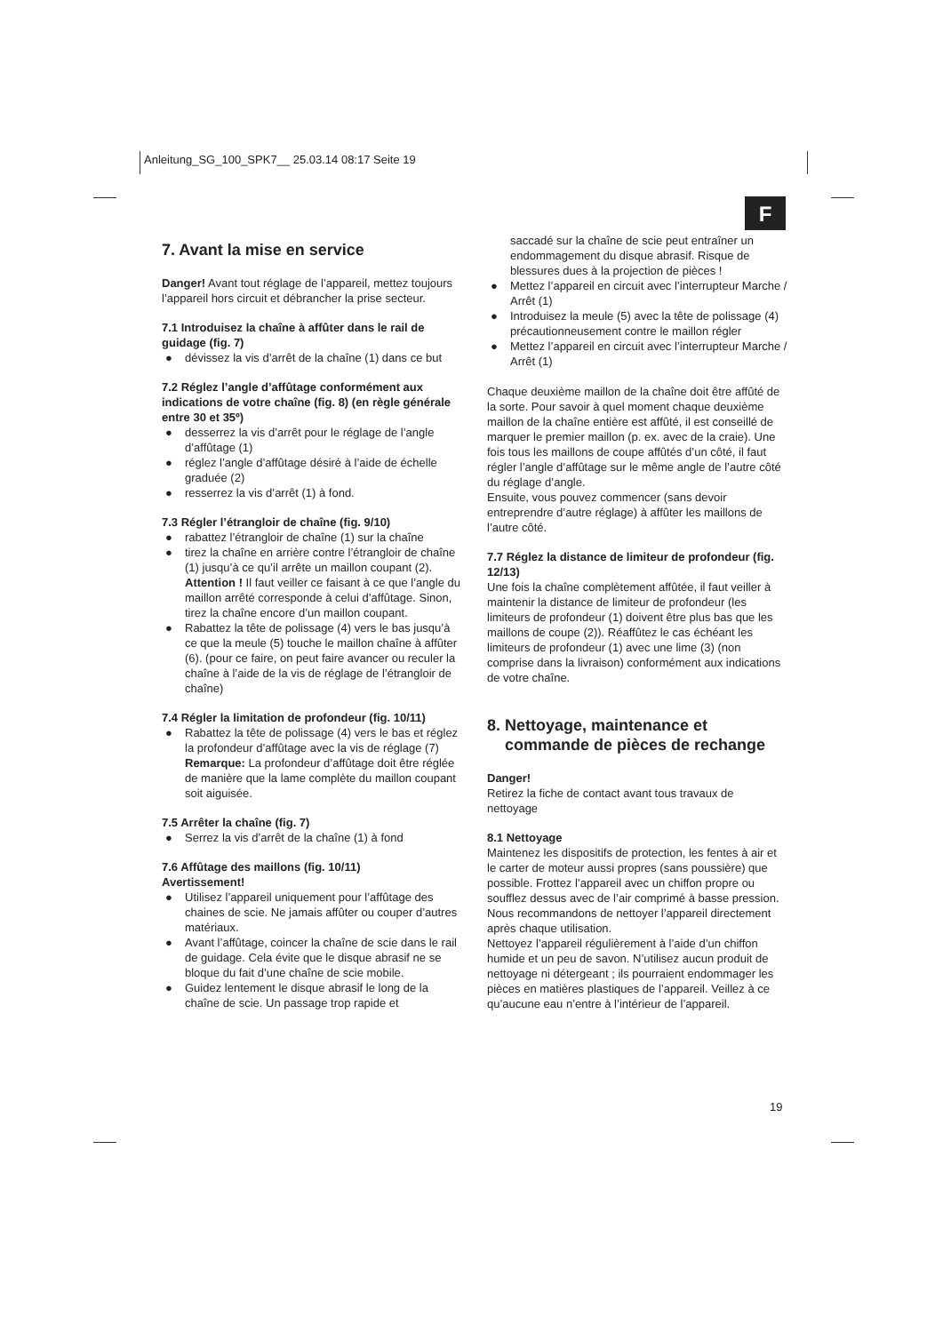Anleitung_SG_100_SPK7__ 25.03.14 08:17 Seite 19
F
7. Avant la mise en service
Danger! Avant tout réglage de l’appareil, mettez toujours l’appareil hors circuit et débrancher la prise secteur.
7.1 Introduisez la chaîne à affûter dans le rail de guidage (fig. 7)
● dévissez la vis d’arrêt de la chaîne (1) dans ce but
7.2 Réglez l’angle d’affûtage conformément aux indications de votre chaîne (fig. 8) (en règle générale entre 30 et 35º)
● desserrez la vis d’arrêt pour le réglage de l’angle d’affûtage (1)
● réglez l’angle d’affûtage désiré à l’aide de échelle graduée (2)
● resserrez la vis d’arrêt (1) à fond.
7.3 Régler l’étrangloir de chaîne (fig. 9/10)
● rabattez l’étrangloir de chaîne (1) sur la chaîne
● tirez la chaîne en arrière contre l’étrangloir de chaîne (1) jusqu’à ce qu’il arrête un maillon coupant (2).
Attention ! Il faut veiller ce faisant à ce que l’angle du maillon arrêté corresponde à celui d’affûtage. Sinon, tirez la chaîne encore d’un maillon coupant.
● Rabattez la tête de polissage (4) vers le bas jusqu’à ce que la meule (5) touche le maillon chaîne à affûter (6). (pour ce faire, on peut faire avancer ou reculer la chaîne à l’aide de la vis de réglage de l’étrangloir de chaîne)
7.4 Régler la limitation de profondeur (fig. 10/11)
● Rabattez la tête de polissage (4) vers le bas et réglez la profondeur d’affûtage avec la vis de réglage (7)
Remarque: La profondeur d’affûtage doit être réglée de manière que la lame complète du maillon coupant soit aiguisée.
7.5 Arrêter la chaîne (fig. 7)
● Serrez la vis d’arrêt de la chaîne (1) à fond
7.6 Affûtage des maillons (fig. 10/11)
Avertissement!
● Utilisez l’appareil uniquement pour l’affûtage des chaines de scie. Ne jamais affûter ou couper d’autres matériaux.
● Avant l’affûtage, coincer la chaîne de scie dans le rail de guidage. Cela évite que le disque abrasif ne se bloque du fait d’une chaîne de scie mobile.
● Guidez lentement le disque abrasif le long de la chaîne de scie. Un passage trop rapide et
saccadé sur la chaîne de scie peut entraîner un endommagement du disque abrasif. Risque de blessures dues à la projection de pièces !
● Mettez l’appareil en circuit avec l’interrupteur Marche / Arrêt (1)
● Introduisez la meule (5) avec la tête de polissage (4) précautionneusement contre le maillon régler
● Mettez l’appareil en circuit avec l’interrupteur Marche / Arrêt (1)
Chaque deuxième maillon de la chaîne doit être affûté de la sorte. Pour savoir à quel moment chaque deuxième maillon de la chaîne entière est affûté, il est conseillé de marquer le premier maillon (p. ex. avec de la craie). Une fois tous les maillons de coupe affûtés d’un côté, il faut régler l’angle d’affûtage sur le même angle de l’autre côté du réglage d’angle.
Ensuite, vous pouvez commencer (sans devoir entreprendre d’autre réglage) à affûter les maillons de l’autre côté.
7.7 Réglez la distance de limiteur de profondeur (fig. 12/13)
Une fois la chaîne complètement affûtée, il faut veiller à maintenir la distance de limiteur de profondeur (les limiteurs de profondeur (1) doivent être plus bas que les maillons de coupe (2)). Réaffûtez le cas échéant les limiteurs de profondeur (1) avec une lime (3) (non comprise dans la livraison) conformément aux indications de votre chaîne.
8. Nettoyage, maintenance et
commande de pièces de rechange
Danger!
Retirez la fiche de contact avant tous travaux de nettoyage
8.1 Nettoyage
Maintenez les dispositifs de protection, les fentes à air et le carter de moteur aussi propres (sans poussière) que possible. Frottez l’appareil avec un chiffon propre ou soufflez dessus avec de l’air comprimé à basse pression.
Nous recommandons de nettoyer l’appareil directement après chaque utilisation.
Nettoyez l’appareil régulièrement à l’aide d’un chiffon humide et un peu de savon. N’utilisez aucun produit de nettoyage ni détergeant ; ils pourraient endommager les pièces en matières plastiques de l’appareil. Veillez à ce qu’aucune eau n’entre à l’intérieur de l’appareil.
19